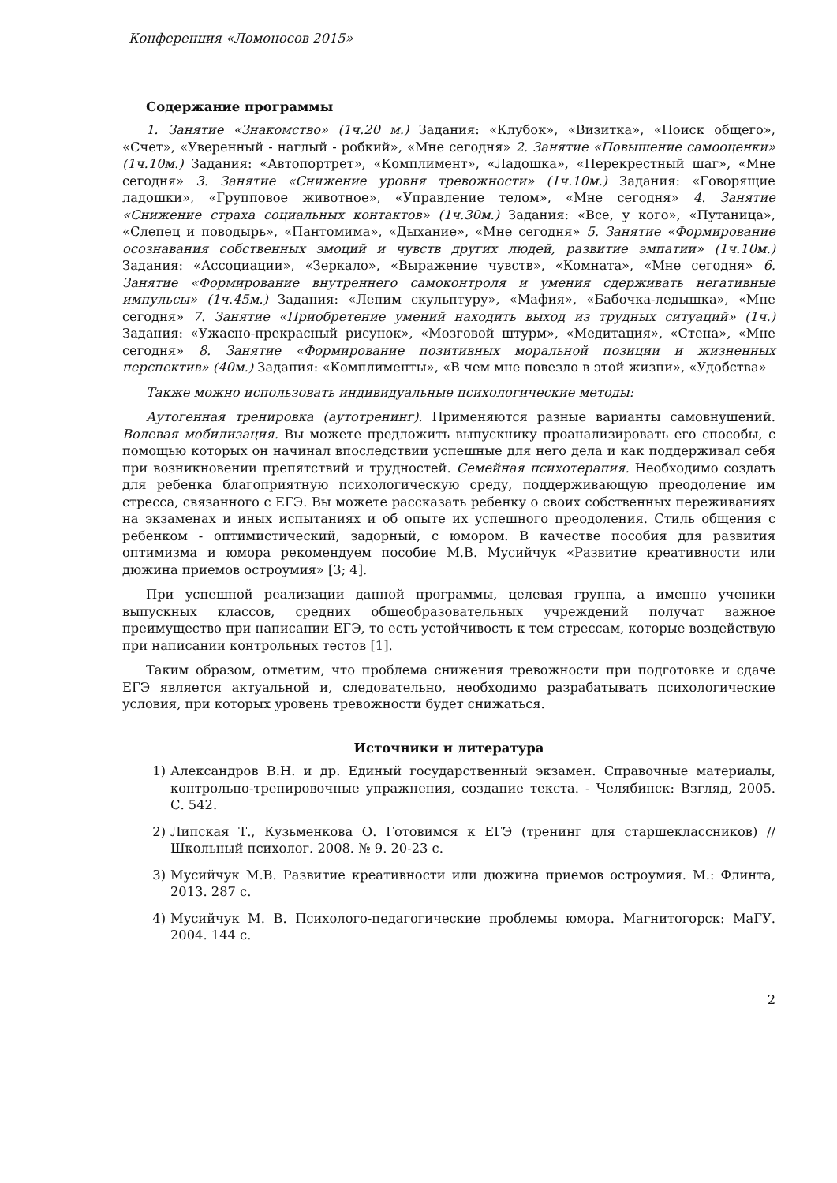Конференция «Ломоносов 2015»
Содержание программы
1. Занятие «Знакомство» (1ч.20 м.) Задания: «Клубок», «Визитка», «Поиск общего», «Счет», «Уверенный - наглый - робкий», «Мне сегодня» 2. Занятие «Повышение самооценки» (1ч.10м.) Задания: «Автопортрет», «Комплимент», «Ладошка», «Перекрестный шаг», «Мне сегодня» 3. Занятие «Снижение уровня тревожности» (1ч.10м.) Задания: «Говорящие ладошки», «Групповое животное», «Управление телом», «Мне сегодня» 4. Занятие «Снижение страха социальных контактов» (1ч.30м.) Задания: «Все, у кого», «Путаница», «Слепец и поводырь», «Пантомима», «Дыхание», «Мне сегодня» 5. Занятие «Формирование осознавания собственных эмоций и чувств других людей, развитие эмпатии» (1ч.10м.) Задания: «Ассоциации», «Зеркало», «Выражение чувств», «Комната», «Мне сегодня» 6. Занятие «Формирование внутреннего самоконтроля и умения сдерживать негативные импульсы» (1ч.45м.) Задания: «Лепим скульптуру», «Мафия», «Бабочка-ледышка», «Мне сегодня» 7. Занятие «Приобретение умений находить выход из трудных ситуаций» (1ч.) Задания: «Ужасно-прекрасный рисунок», «Мозговой штурм», «Медитация», «Стена», «Мне сегодня» 8. Занятие «Формирование позитивных моральной позиции и жизненных перспектив» (40м.) Задания: «Комплименты», «В чем мне повезло в этой жизни», «Удобства»
Также можно использовать индивидуальные психологические методы:
Аутогенная тренировка (аутотренинг). Применяются разные варианты самовнушений. Волевая мобилизация. Вы можете предложить выпускнику проанализировать его способы, с помощью которых он начинал впоследствии успешные для него дела и как поддерживал себя при возникновении препятствий и трудностей. Семейная психотерапия. Необходимо создать для ребенка благоприятную психологическую среду, поддерживающую преодоление им стресса, связанного с ЕГЭ. Вы можете рассказать ребенку о своих собственных переживаниях на экзаменах и иных испытаниях и об опыте их успешного преодоления. Стиль общения с ребенком - оптимистический, задорный, с юмором. В качестве пособия для развития оптимизма и юмора рекомендуем пособие М.В. Мусийчук «Развитие креативности или дюжина приемов остроумия» [3; 4].
При успешной реализации данной программы, целевая группа, а именно ученики выпускных классов, средних общеобразовательных учреждений получат важное преимущество при написании ЕГЭ, то есть устойчивость к тем стрессам, которые воздействую при написании контрольных тестов [1].
Таким образом, отметим, что проблема снижения тревожности при подготовке и сдаче ЕГЭ является актуальной и, следовательно, необходимо разрабатывать психологические условия, при которых уровень тревожности будет снижаться.
Источники и литература
1) Александров В.Н. и др. Единый государственный экзамен. Справочные материалы, контрольно-тренировочные упражнения, создание текста. - Челябинск: Взгляд, 2005. С. 542.
2) Липская Т., Кузьменкова О. Готовимся к ЕГЭ (тренинг для старшеклассников) // Школьный психолог. 2008. № 9. 20-23 с.
3) Мусийчук М.В. Развитие креативности или дюжина приемов остроумия. М.: Флинта, 2013. 287 с.
4) Мусийчук М. В. Психолого-педагогические проблемы юмора. Магнитогорск: МаГУ. 2004. 144 с.
2